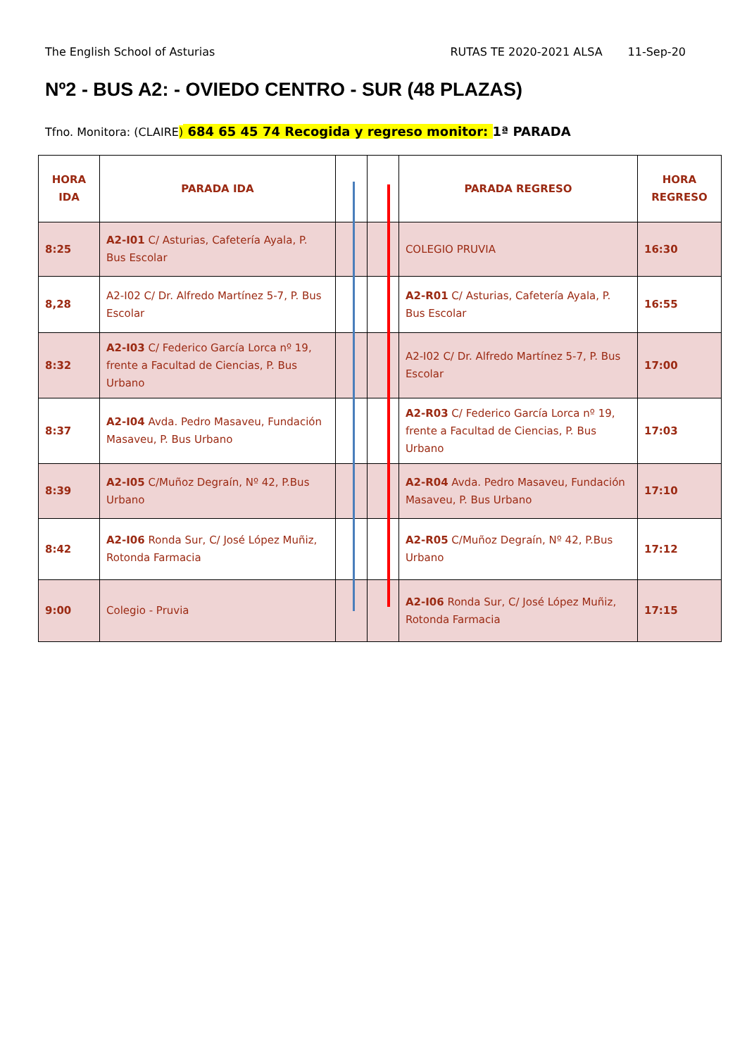The English School of Asturias RUTAS TE 2020-2021 ALSA 11-Sep-20
Nº2 - BUS A2: - OVIEDO CENTRO - SUR (48 PLAZAS)
Tfno. Monitora: (CLAIRE) 684 65 45 74 Recogida y regreso monitor: 1ª PARADA
| HORA IDA | PARADA IDA | | | PARADA REGRESO | HORA REGRESO |
| --- | --- | --- | --- | --- | --- |
| 8:25 | A2-I01 C/ Asturias, Cafetería Ayala, P. Bus Escolar | | | COLEGIO PRUVIA | 16:30 |
| 8,28 | A2-I02 C/ Dr. Alfredo Martínez 5-7, P. Bus Escolar | | | A2-R01 C/ Asturias, Cafetería Ayala, P. Bus Escolar | 16:55 |
| 8:32 | A2-I03 C/ Federico García Lorca nº 19, frente a Facultad de Ciencias, P. Bus Urbano | | | A2-I02 C/ Dr. Alfredo Martínez 5-7, P. Bus Escolar | 17:00 |
| 8:37 | A2-I04 Avda. Pedro Masaveu, Fundación Masaveu, P. Bus Urbano | | | A2-R03 C/ Federico García Lorca nº 19, frente a Facultad de Ciencias, P. Bus Urbano | 17:03 |
| 8:39 | A2-I05 C/Muñoz Degraín, Nº 42, P.Bus Urbano | | | A2-R04 Avda. Pedro Masaveu, Fundación Masaveu, P. Bus Urbano | 17:10 |
| 8:42 | A2-I06 Ronda Sur, C/ José López Muñiz, Rotonda Farmacia | | | A2-R05 C/Muñoz Degraín, Nº 42, P.Bus Urbano | 17:12 |
| 9:00 | Colegio - Pruvia | | | A2-I06 Ronda Sur, C/ José López Muñiz, Rotonda Farmacia | 17:15 |